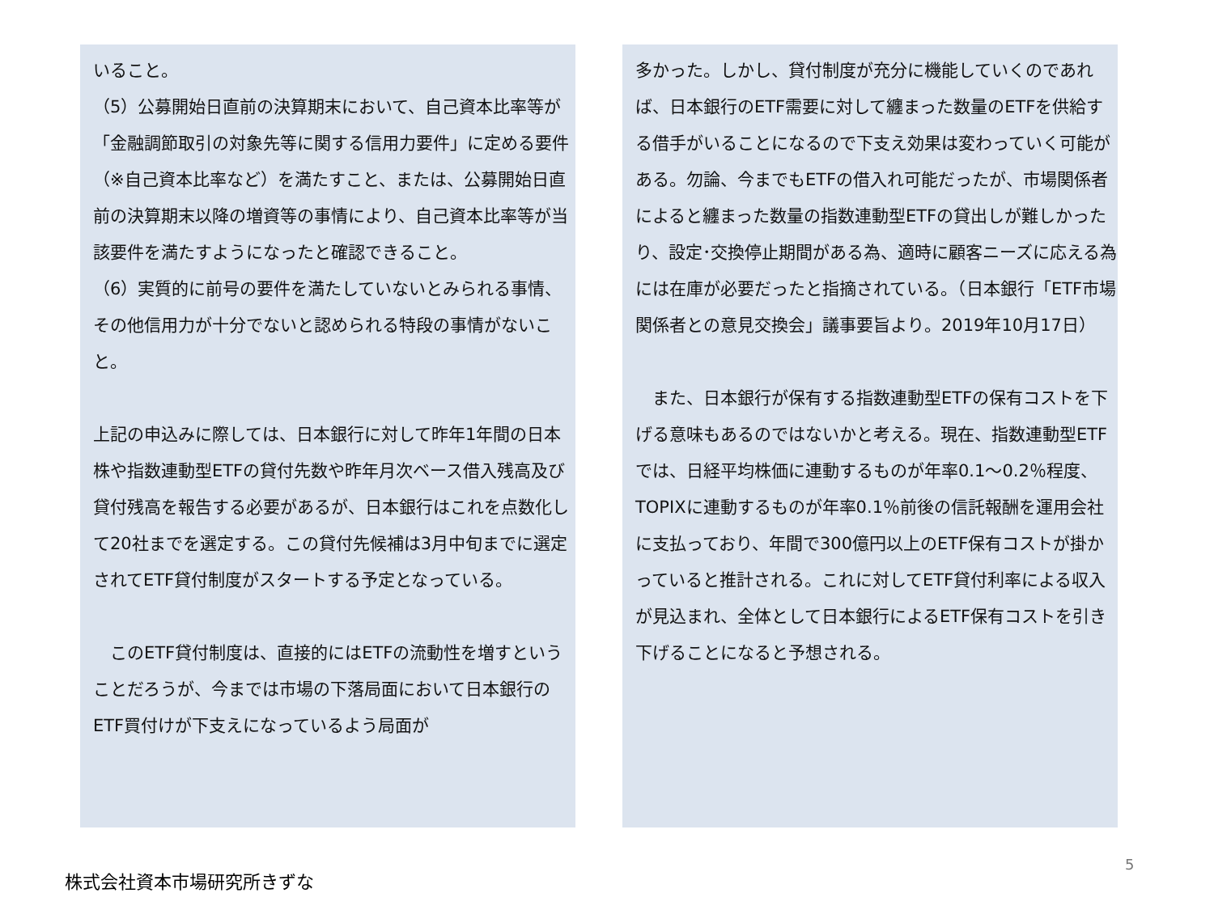いること。
（5）公募開始日直前の決算期末において、自己資本比率等が「金融調節取引の対象先等に関する信用力要件」に定める要件（※自己資本比率など）を満たすこと、または、公募開始日直前の決算期末以降の増資等の事情により、自己資本比率等が当該要件を満たすようになったと確認できること。
（6）実質的に前号の要件を満たしていないとみられる事情、その他信用力が十分でないと認められる特段の事情がないこと。
上記の申込みに際しては、日本銀行に対して昨年1年間の日本株や指数連動型ETFの貸付先数や昨年月次ベース借入残高及び貸付残高を報告する必要があるが、日本銀行はこれを点数化して20社までを選定する。この貸付先候補は3月中旬までに選定されてETF貸付制度がスタートする予定となっている。
　このETF貸付制度は、直接的にはETFの流動性を増すということだろうが、今までは市場の下落局面において日本銀行のETF買付けが下支えになっているよう局面が
多かった。しかし、貸付制度が充分に機能していくのであれば、日本銀行のETF需要に対して纏まった数量のETFを供給する借手がいることになるので下支え効果は変わっていく可能がある。勿論、今までもETFの借入れ可能だったが、市場関係者によると纏まった数量の指数連動型ETFの貸出しが難しかったり、設定･交換停止期間がある為、適時に顧客ニーズに応える為には在庫が必要だったと指摘されている。（日本銀行「ETF市場関係者との意見交換会」議事要旨より。2019年10月17日）
　また、日本銀行が保有する指数連動型ETFの保有コストを下げる意味もあるのではないかと考える。現在、指数連動型ETFでは、日経平均株価に連動するものが年率0.1～0.2％程度、TOPIXに連動するものが年率0.1％前後の信託報酬を運用会社に支払っており、年間で300億円以上のETF保有コストが掛かっていると推計される。これに対してETF貸付利率による収入が見込まれ、全体として日本銀行によるETF保有コストを引き下げることになると予想される。
株式会社資本市場研究所きずな
5